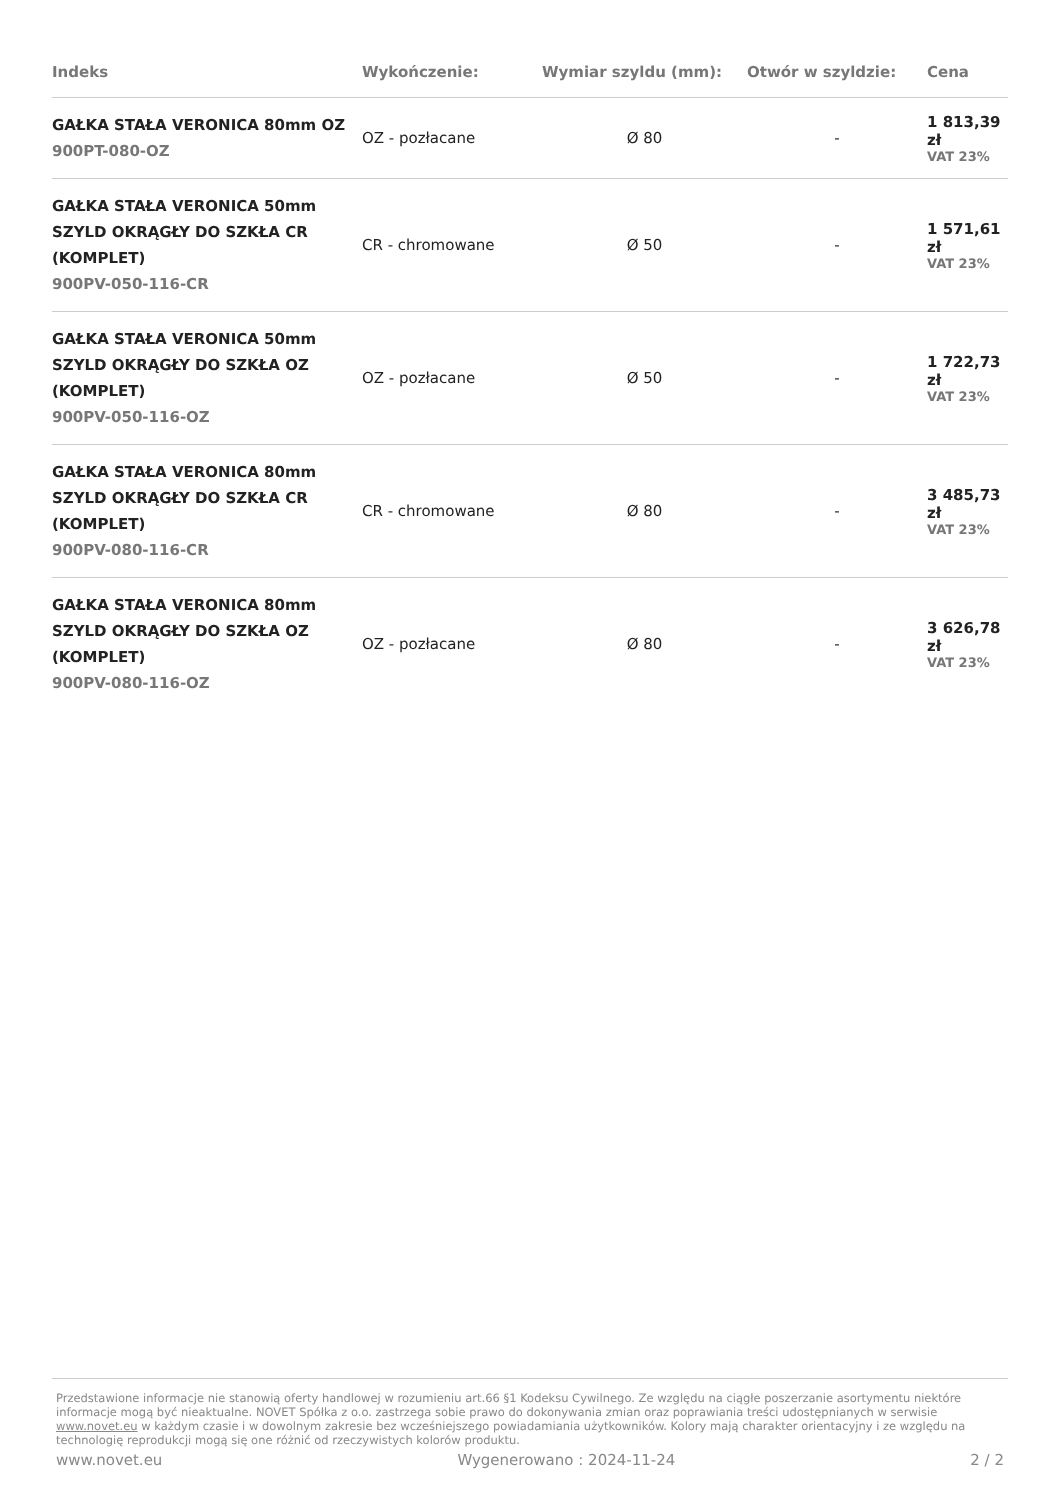| Indeks | Wykończenie: | Wymiar szyldu (mm): | Otwór w szyldzie: | Cena |
| --- | --- | --- | --- | --- |
| GAŁKA STAŁA VERONICA 80mm OZ 900PT-080-OZ | OZ - pozłacane | Ø 80 | - | 1 813,39 zł VAT 23% |
| GAŁKA STAŁA VERONICA 50mm SZYLD OKRĄGŁY DO SZKŁA CR (KOMPLET) 900PV-050-116-CR | CR - chromowane | Ø 50 | - | 1 571,61 zł VAT 23% |
| GAŁKA STAŁA VERONICA 50mm SZYLD OKRĄGŁY DO SZKŁA OZ (KOMPLET) 900PV-050-116-OZ | OZ - pozłacane | Ø 50 | - | 1 722,73 zł VAT 23% |
| GAŁKA STAŁA VERONICA 80mm SZYLD OKRĄGŁY DO SZKŁA CR (KOMPLET) 900PV-080-116-CR | CR - chromowane | Ø 80 | - | 3 485,73 zł VAT 23% |
| GAŁKA STAŁA VERONICA 80mm SZYLD OKRĄGŁY DO SZKŁA OZ (KOMPLET) 900PV-080-116-OZ | OZ - pozłacane | Ø 80 | - | 3 626,78 zł VAT 23% |
Przedstawione informacje nie stanowią oferty handlowej w rozumieniu art.66 §1 Kodeksu Cywilnego. Ze względu na ciągłe poszerzanie asortymentu niektóre informacje mogą być nieaktualne. NOVET Spółka z o.o. zastrzega sobie prawo do dokonywania zmian oraz poprawiania treści udostępnianych w serwisie www.novet.eu w każdym czasie i w dowolnym zakresie bez wcześniejszego powiadamiania użytkowników. Kolory mają charakter orientacyjny i ze względu na technologię reprodukcji mogą się one różnić od rzeczywistych kolorów produktu.
www.novet.eu Wygenerowano : 2024-11-24 2 / 2